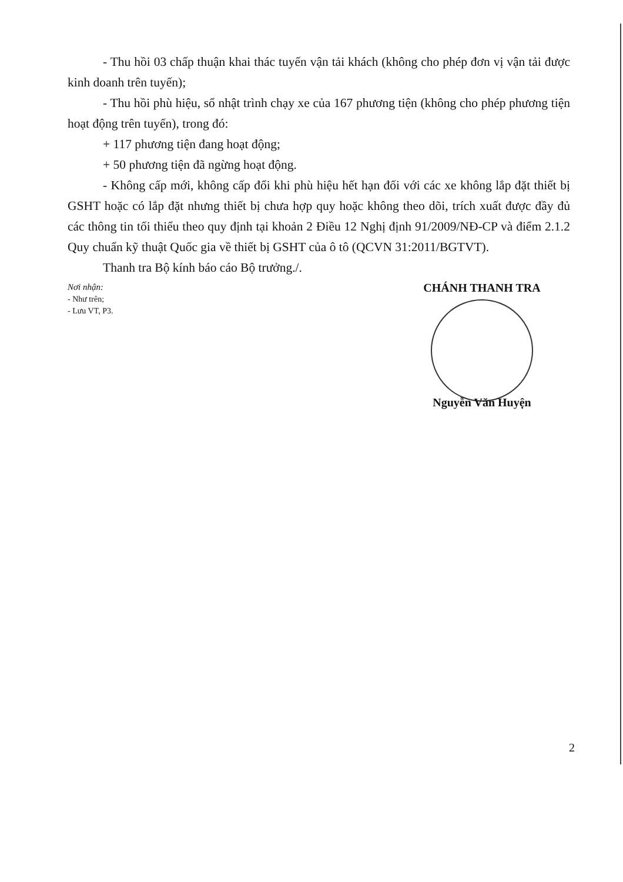- Thu hồi 03 chấp thuận khai thác tuyến vận tải khách (không cho phép đơn vị vận tải được kinh doanh trên tuyến);
- Thu hồi phù hiệu, sổ nhật trình chạy xe của 167 phương tiện (không cho phép phương tiện hoạt động trên tuyến), trong đó:
+ 117 phương tiện đang hoạt động;
+ 50 phương tiện đã ngừng hoạt động.
- Không cấp mới, không cấp đổi khi phù hiệu hết hạn đối với các xe không lắp đặt thiết bị GSHT hoặc có lắp đặt nhưng thiết bị chưa hợp quy hoặc không theo dõi, trích xuất được đầy đủ các thông tin tối thiểu theo quy định tại khoản 2 Điều 12 Nghị định 91/2009/NĐ-CP và điểm 2.1.2 Quy chuẩn kỹ thuật Quốc gia về thiết bị GSHT của ô tô (QCVN 31:2011/BGTVT).
Thanh tra Bộ kính báo cáo Bộ trưởng./.
Nơi nhận:
- Như trên;
- Lưu VT, P3.
CHÁNH THANH TRA
Nguyễn Văn Huyện
2